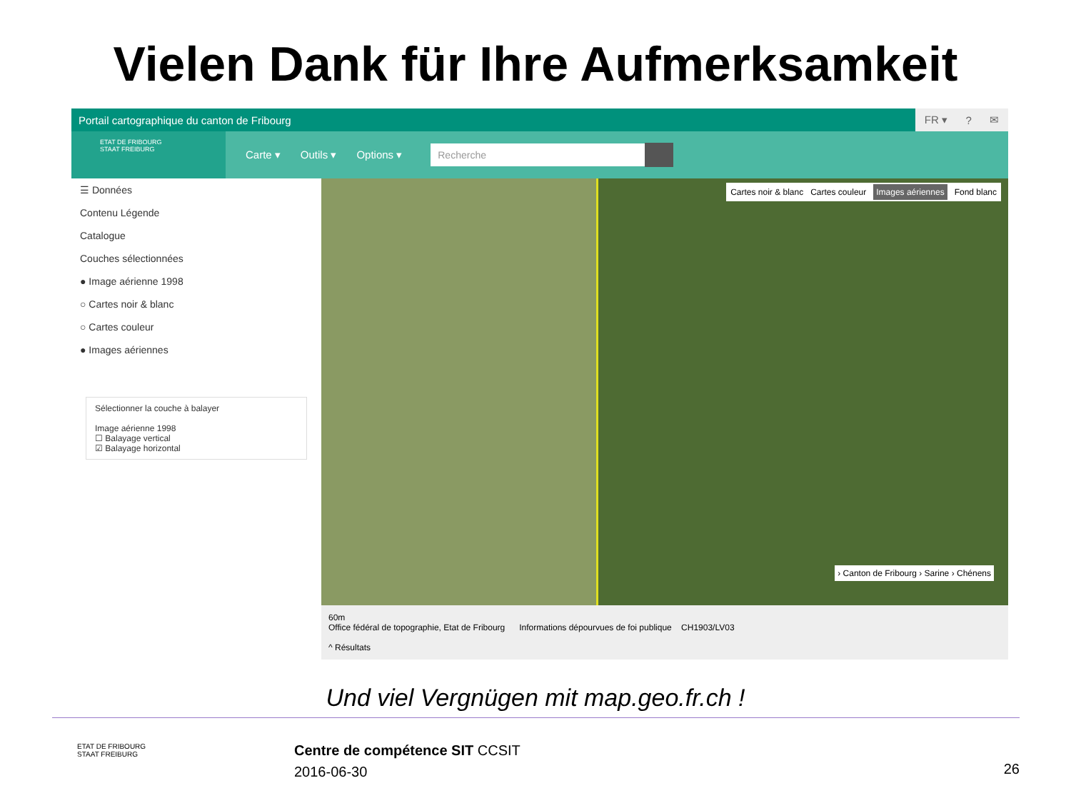Vielen Dank für Ihre Aufmerksamkeit
Portail cartographique du canton de Fribourg
FR ▾? ✉
ETAT DE FRIBOURG
STAAT FREIBURG
Carte ▾ Outils ▾ Options ▾
Recherche
☰ Données
Contenu Légende
Catalogue
Couches sélectionnées
● Image aérienne 1998
○ Cartes noir & blanc
○ Cartes couleur
● Images aériennes
Sélectionner la couche à balayer
Image aérienne 1998
☐ Balayage vertical
☑ Balayage horizontal
Cartes noir & blanc Cartes couleur Images aériennes Fond blanc
› Canton de Fribourg › Sarine › Chénens
60m
Office fédéral de topographie, Etat de Fribourg Informations dépourvues de foi publique CH1903/LV03
^ Résultats
Und viel Vergnügen mit map.geo.fr.ch !
ETAT DE FRIBOURG
STAAT FREIBURG
Centre de compétence SIT CCSIT
2016-06-30
26